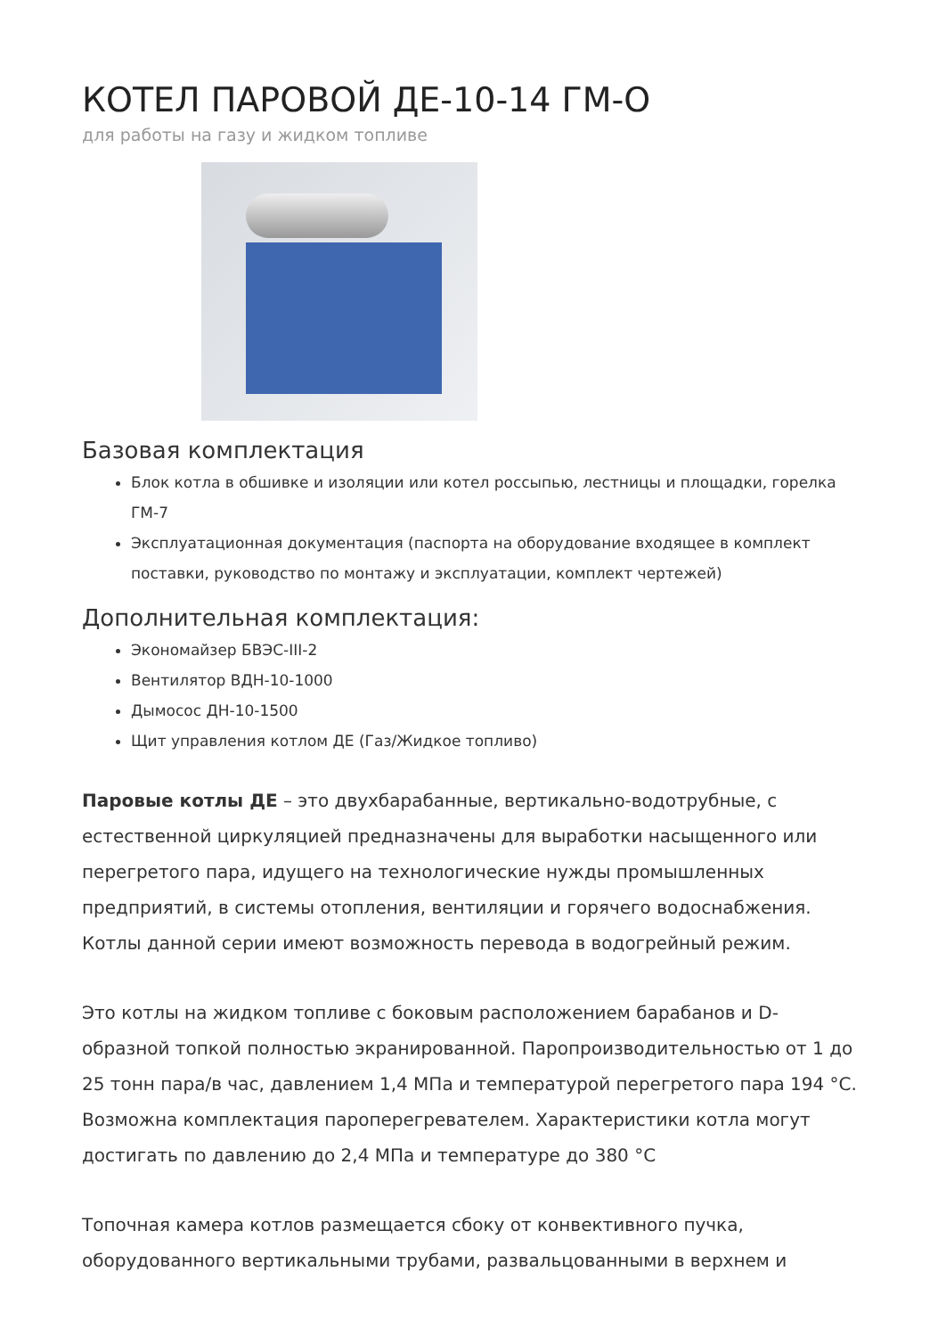КОТЕЛ ПАРОВОЙ ДЕ-10-14 ГМ-О
для работы на газу и жидком топливе
Базовая комплектация
Блок котла в обшивке и изоляции или котел россыпью, лестницы и площадки, горелка ГМ-7
Эксплуатационная документация (паспорта на оборудование входящее в комплект поставки, руководство по монтажу и эксплуатации, комплект чертежей)
Дополнительная комплектация:
Экономайзер БВЭС-III-2
Вентилятор ВДН-10-1000
Дымосос ДН-10-1500
Щит управления котлом ДЕ (Газ/Жидкое топливо)
Паровые котлы ДЕ – это двухбарабанные, вертикально-водотрубные, с естественной циркуляцией предназначены для выработки насыщенного или перегретого пара, идущего на технологические нужды промышленных предприятий, в системы отопления, вентиляции и горячего водоснабжения. Котлы данной серии имеют возможность перевода в водогрейный режим.
Это котлы на жидком топливе с боковым расположением барабанов и D-образной топкой полностью экранированной. Паропроизводительностью от 1 до 25 тонн пара/в час, давлением 1,4 МПа и температурой перегретого пара 194 °С. Возможна комплектация пароперегревателем. Характеристики котла могут достигать по давлению до 2,4 МПа и температуре до 380 °С
Топочная камера котлов размещается сбоку от конвективного пучка, оборудованного вертикальными трубами, развальцованными в верхнем и